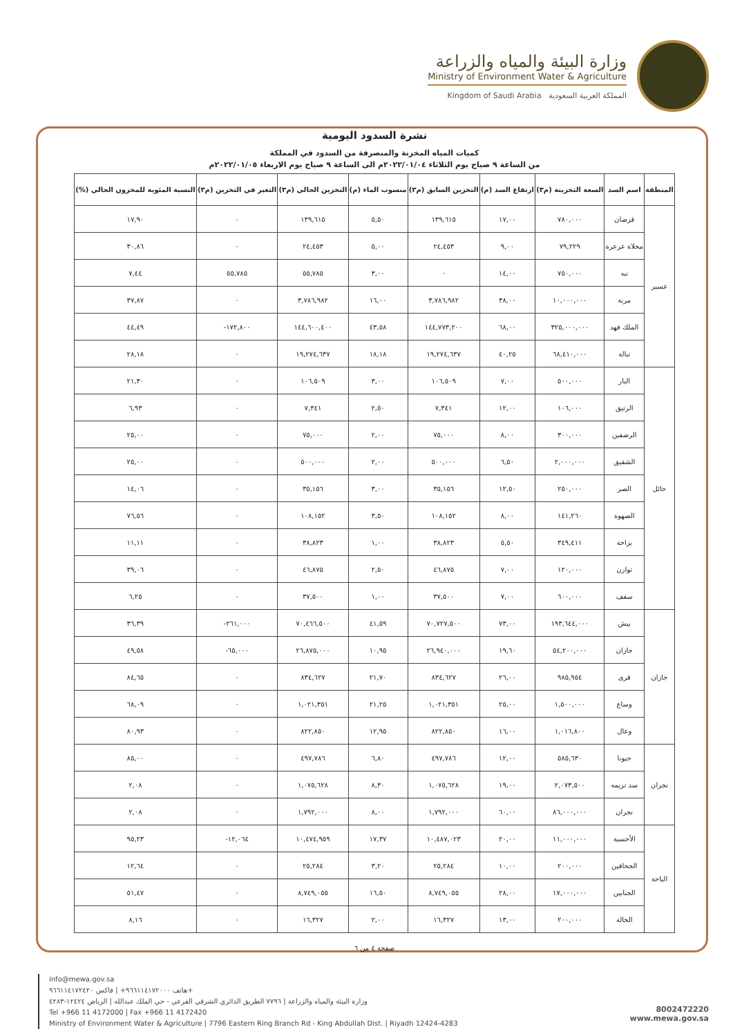وزارة البيئة والمياه والزراعة
Ministry of Environment Water & Agriculture
Kingdom of Saudi Arabia المملكة العربية السعودية
نشرة السدود اليومية
كميات المياه المخزنة والمنصرفة من السدود في المملكة
من الساعة ٩ صباح يوم الثلاثاء ٢٠٢٢/٠١/٠٤م الى الساعة ٩ صباح يوم الاربعاء ٢٠٢٢/٠١/٠٥م
| المنطقة | اسم السد | السعة التخزينة (م٣) | ارتفاع السد (م) | التخزين السابق (م٣) | منسوب الماء (م) | التخزين الحالي (م٣) | التغير في التخزين (م٣) | النسبة المئوية للمخزون الحالي (%) |
| --- | --- | --- | --- | --- | --- | --- | --- | --- |
| عسير | قرضان | ٧٨٠,٠٠٠ | ١٧,٠٠ | ١٣٩,٦١٥ | ٥,٥٠ | ١٣٩,٦١٥ | ٠ | ١٧,٩٠ |
| | محلاة عرعرة | ٧٩,٢٢٩ | ٩,٠٠ | ٢٤,٤٥٣ | ٥,٠٠ | ٢٤,٤٥٣ | ٠ | ٣٠,٨٦ |
| | نبه | ٧٥٠,٠٠٠ | ١٤,٠٠ | ٠ | ٣,٠٠ | ٥٥,٧٨٥ | ٥٥,٧٨٥ | ٧,٤٤ |
| | مربة | ١٠,٠٠٠,٠٠٠ | ٣٨,٠٠ | ٣,٧٨٦,٩٨٢ | ١٦,٠٠ | ٣,٧٨٦,٩٨٢ | ٠ | ٣٧,٨٧ |
| | الملك فهد | ٣٢٥,٠٠٠,٠٠٠ | ٦٨,٠٠ | ١٤٤,٧٧٣,٢٠٠ | ٤٣,٥٨ | ١٤٤,٦٠٠,٤٠٠ | ١٧٢,٨٠٠- | ٤٤,٤٩ |
| | تبالة | ٦٨,٤١٠,٠٠٠ | ٤٠,٢٥ | ١٩,٢٧٤,٦٣٧ | ١٨,١٨ | ١٩,٢٧٤,٦٣٧ | ٠ | ٢٨,١٨ |
| حائل | البار | ٥٠٠,٠٠٠ | ٧,٠٠ | ١٠٦,٥٠٩ | ٣,٠٠ | ١٠٦,٥٠٩ | ٠ | ٢١,٣٠ |
| | الرتيق | ١٠٦,٠٠٠ | ١٢,٠٠ | ٧,٣٤١ | ٢,٥٠ | ٧,٣٤١ | ٠ | ٦,٩٣ |
| | الرضفين | ٣٠٠,٠٠٠ | ٨,٠٠ | ٧٥,٠٠٠ | ٢,٠٠ | ٧٥,٠٠٠ | ٠ | ٢٥,٠٠ |
| | الشقيق | ٢,٠٠٠,٠٠٠ | ٦,٥٠ | ٥٠٠,٠٠٠ | ٢,٠٠ | ٥٠٠,٠٠٠ | ٠ | ٢٥,٠٠ |
| | الصر | ٢٥٠,٠٠٠ | ١٢,٥٠ | ٣٥,١٥٦ | ٣,٠٠ | ٣٥,١٥٦ | ٠ | ١٤,٠٦ |
| | الصهوة | ١٤١,٢٦٠ | ٨,٠٠ | ١٠٨,١٥٢ | ٣,٥٠ | ١٠٨,١٥٢ | ٠ | ٧٦,٥٦ |
| | بزاخة | ٣٤٩,٤١١ | ٥,٥٠ | ٣٨,٨٢٣ | ١,٠٠ | ٣٨,٨٢٣ | ٠ | ١١,١١ |
| | توارن | ١٢٠,٠٠٠ | ٧,٠٠ | ٤٦,٨٧٥ | ٢,٥٠ | ٤٦,٨٧٥ | ٠ | ٣٩,٠٦ |
| | سقف | ٦٠٠,٠٠٠ | ٧,٠٠ | ٣٧,٥٠٠ | ١,٠٠ | ٣٧,٥٠٠ | ٠ | ٦,٢٥ |
| جازان | بيش | ١٩٣,٦٤٤,٠٠٠ | ٧٣,٠٠ | ٧٠,٧٢٧,٥٠٠ | ٤١,٥٩ | ٧٠,٤٦٦,٥٠٠ | ٢٦١,٠٠٠- | ٣٦,٣٩ |
| | جازان | ٥٤,٢٠٠,٠٠٠ | ١٩,٦٠ | ٢٦,٩٤٠,٠٠٠ | ١٠,٩٥ | ٢٦,٨٧٥,٠٠٠ | ٦٥,٠٠٠- | ٤٩,٥٨ |
| | قرى | ٩٨٥,٩٥٤ | ٢٦,٠٠ | ٨٣٤,٦٢٧ | ٢١,٧٠ | ٨٣٤,٦٢٧ | ٠ | ٨٤,٦٥ |
| | وساع | ١,٥٠٠,٠٠٠ | ٢٥,٠٠ | ١,٠٢١,٣٥١ | ٢١,٢٥ | ١,٠٢١,٣٥١ | ٠ | ٦٨,٠٩ |
| | وعال | ١,٠١٦,٨٠٠ | ١٦,٠٠ | ٨٢٢,٨٥٠ | ١٢,٩٥ | ٨٢٢,٨٥٠ | ٠ | ٨٠,٩٣ |
| نجران | حبونا | ٥٨٥,٦٣٠ | ١٢,٠٠ | ٤٩٧,٧٨٦ | ٦,٨٠ | ٤٩٧,٧٨٦ | ٠ | ٨٥,٠٠ |
| | سد تريمه | ٢,٠٧٣,٥٠٠ | ١٩,٠٠ | ١,٠٧٥,٦٢٨ | ٨,٣٠ | ١,٠٧٥,٦٢٨ | ٠ | ٢,٠٨ |
| | نجران | ٨٦,٠٠٠,٠٠٠ | ٦٠,٠٠ | ١,٧٩٢,٠٠٠ | ٨,٠٠ | ١,٧٩٢,٠٠٠ | ٠ | ٢,٠٨ |
| الباحة | الأحسبة | ١١,٠٠٠,٠٠٠ | ٢٠,٠٠ | ١٠,٤٨٧,٠٢٣ | ١٧,٣٧ | ١٠,٤٧٤,٩٥٩ | ١٢,٠٦٤- | ٩٥,٢٣ |
| | الجحافين | ٢٠٠,٠٠٠ | ١٠,٠٠ | ٢٥,٢٨٤ | ٣,٢٠ | ٢٥,٢٨٤ | ٠ | ١٢,٦٤ |
| | الجنابين | ١٧,٠٠٠,٠٠٠ | ٢٨,٠٠ | ٨,٧٤٩,٠٥٥ | ١٦,٥٠ | ٨,٧٤٩,٠٥٥ | ٠ | ٥١,٤٧ |
| | الخالة | ٢٠٠,٠٠٠ | ١٣,٠٠ | ١٦,٣٢٧ | ٢,٠٠ | ١٦,٣٢٧ | ٠ | ٨,١٦ |
صفحة ٤ من ٦
info@mewa.gov.sa
هاتف ٩٦٦١١٤١٧٢٠٠٠+ | فاكس ٩٦٦١١٤١٧٢٤٢٠+
وزارة البيئة والمياه والزراعة | ٧٧٩٦ الطريق الدائري الشرقي الفرعي - حي الملك عبدالله | الرياض ١٢٤٢٤-٤٢٨٣
Tel +966 11 4172000 | Fax +966 11 4172420
Ministry of Environment Water & Agriculture | 7796 Eastern Ring Branch Rd - King Abdullah Dist. | Riyadh 12424-4283
8002472220
www.mewa.gov.sa